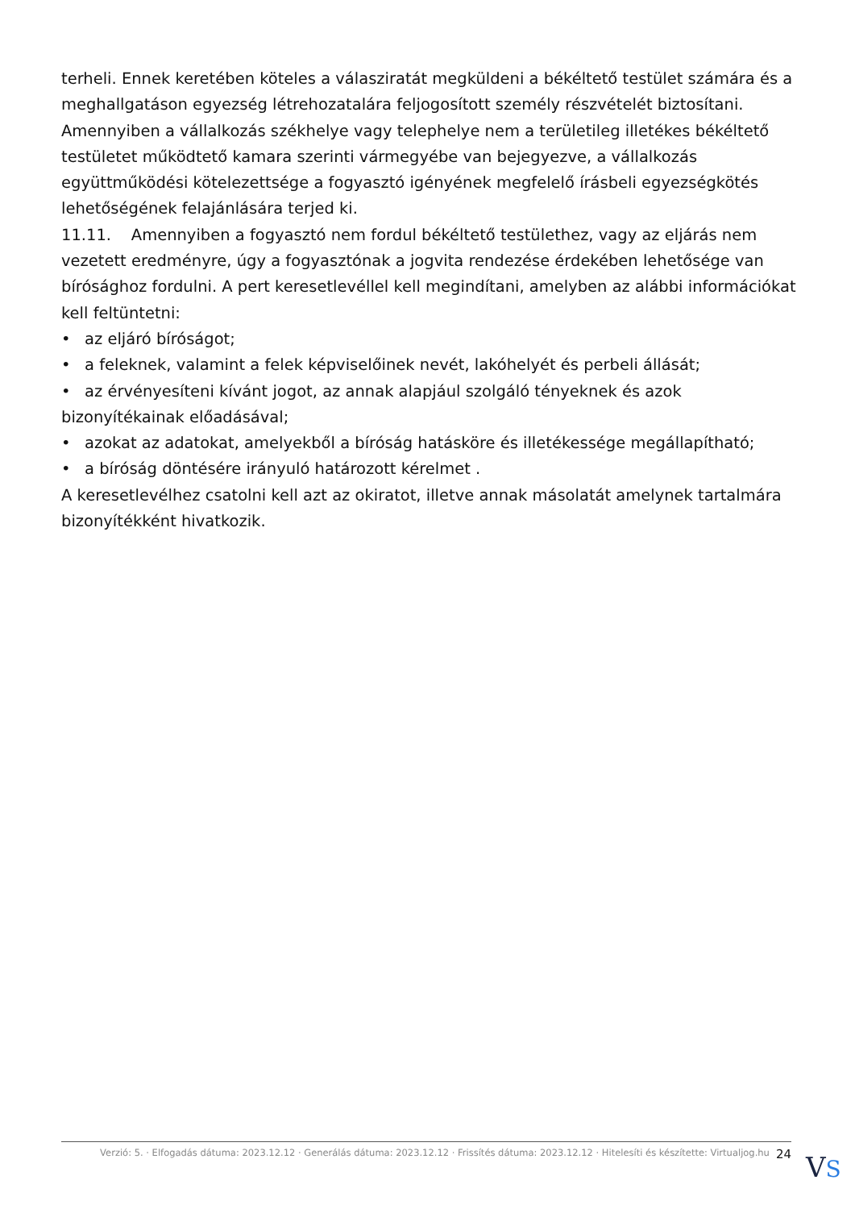terheli. Ennek keretében köteles a válasziratát megküldeni a békéltető testület számára és a meghallgatáson egyezség létrehozatalára feljogosított személy részvételét biztosítani. Amennyiben a vállalkozás székhelye vagy telephelye nem a területileg illetékes békéltető testületet működtető kamara szerinti vármegyébe van bejegyezve, a vállalkozás együttműködési kötelezettsége a fogyasztó igényének megfelelő írásbeli egyezségkötés lehetőségének felajánlására terjed ki.
11.11. Amennyiben a fogyasztó nem fordul békéltető testülethez, vagy az eljárás nem vezetett eredményre, úgy a fogyasztónak a jogvita rendezése érdekében lehetősége van bírósághoz fordulni. A pert keresetlevéllel kell megindítani, amelyben az alábbi információkat kell feltüntetni:
• az eljáró bíróságot;
• a feleknek, valamint a felek képviselőinek nevét, lakóhelyét és perbeli állását;
• az érvényesíteni kívánt jogot, az annak alapjául szolgáló tényeknek és azok bizonyítékainak előadásával;
• azokat az adatokat, amelyekből a bíróság hatásköre és illetékessége megállapítható;
• a bíróság döntésére irányuló határozott kérelmet .
A keresetlevélhez csatolni kell azt az okiratot, illetve annak másolatát amelynek tartalmára bizonyítékként hivatkozik.
Verzió: 5. · Elfogadás dátuma: 2023.12.12 · Generálás dátuma: 2023.12.12 · Frissítés dátuma: 2023.12.12 · Hitelesíti és készítette: Virtualjog.hu 24
VS